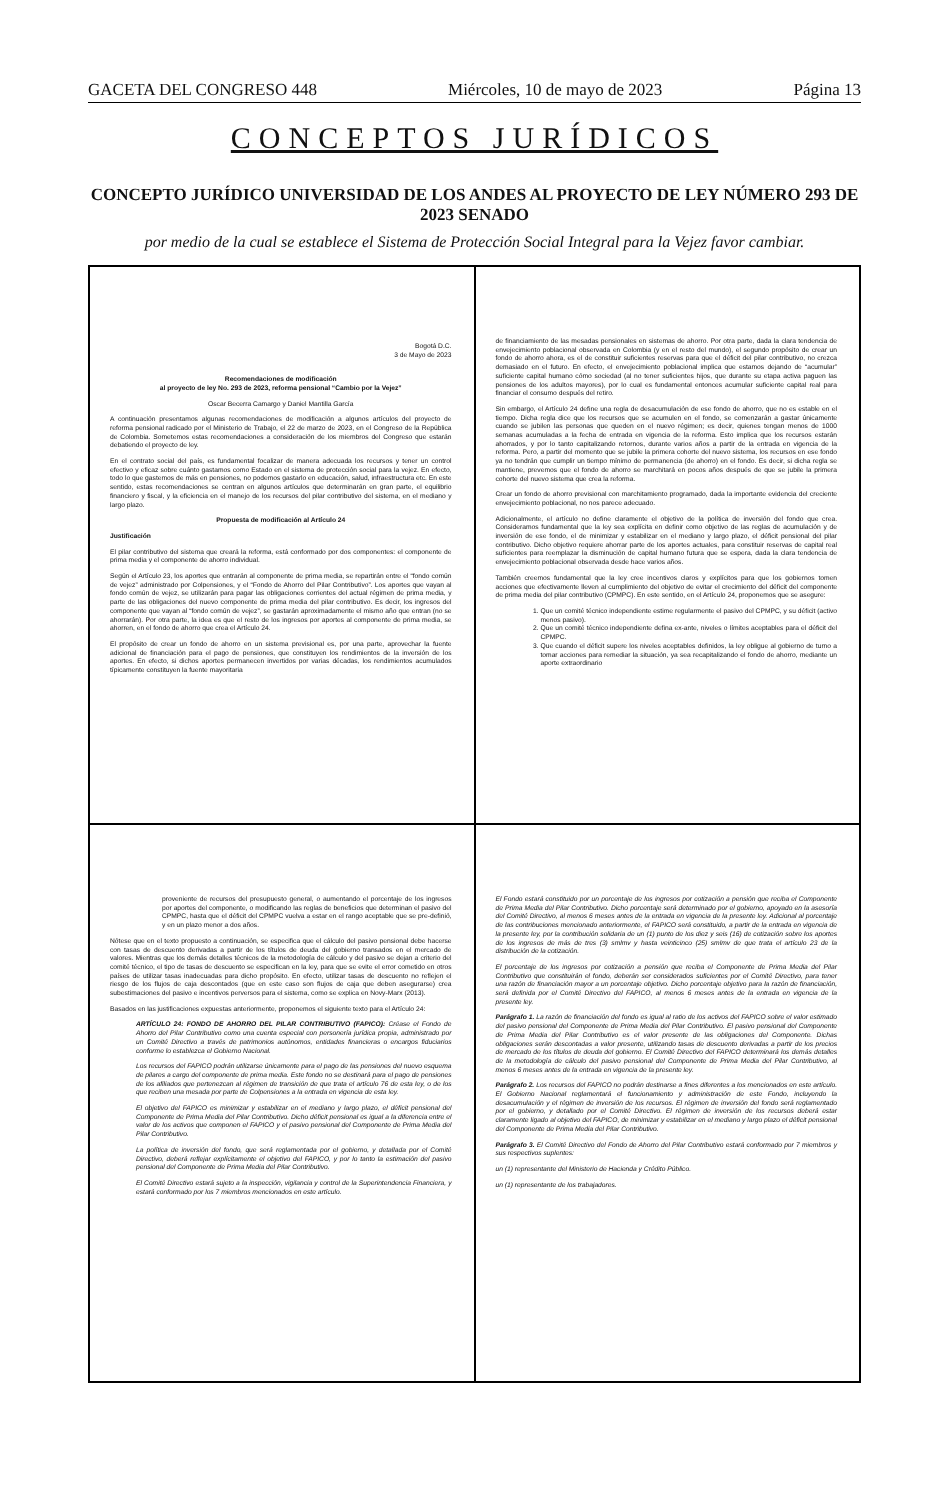GACETA DEL CONGRESO 448 Miércoles, 10 de mayo de 2023 Página 13
CONCEPTOS JURÍDICOS
CONCEPTO JURÍDICO UNIVERSIDAD DE LOS ANDES AL PROYECTO DE LEY NÚMERO 293 DE 2023 SENADO
por medio de la cual se establece el Sistema de Protección Social Integral para la Vejez favor cambiar.
Bogotá D.C.
3 de Mayo de 2023
Recomendaciones de modificación
al proyecto de ley No. 293 de 2023, reforma pensional “Cambio por la Vejez”
Oscar Becerra Camargo y Daniel Mantilla García
A continuación presentamos algunas recomendaciones de modificación a algunos artículos del proyecto de reforma pensional radicado por el Ministerio de Trabajo, el 22 de marzo de 2023, en el Congreso de la República de Colombia. Sometemos estas recomendaciones a consideración de los miembros del Congreso que estarán debatiendo el proyecto de ley.
En el contrato social del país, es fundamental focalizar de manera adecuada los recursos y tener un control efectivo y eficaz sobre cuánto gastamos como Estado en el sistema de protección social para la vejez. En efecto, todo lo que gastemos de más en pensiones, no podemos gastarlo en educación, salud, infraestructura etc. En este sentido, estas recomendaciones se centran en algunos artículos que determinarán en gran parte, el equilibrio financiero y fiscal, y la eficiencia en el manejo de los recursos del pilar contributivo del sistema, en el mediano y largo plazo.
Propuesta de modificación al Artículo 24
Justificación
El pilar contributivo del sistema que creará la reforma, está conformado por dos componentes: el componente de prima media y el componente de ahorro individual.
Según el Artículo 23, los aportes que entrarán al componente de prima media, se repartirán entre el “fondo común de vejez” administrado por Colpensiones, y el “Fondo de Ahorro del Pilar Contributivo”. Los aportes que vayan al fondo común de vejez, se utilizarán para pagar las obligaciones corrientes del actual régimen de prima media, y parte de las obligaciones del nuevo componente de prima media del pilar contributivo. Es decir, los ingresos del componente que vayan al “fondo común de vejez”, se gastarán aproximadamente el mismo año que entran (no se ahorrarán). Por otra parte, la idea es que el resto de los ingresos por aportes al componente de prima media, se ahorren, en el fondo de ahorro que crea el Artículo 24.
El propósito de crear un fondo de ahorro en un sistema previsional es, por una parte, aprovechar la fuente adicional de financiación para el pago de pensiones, que constituyen los rendimientos de la inversión de los aportes. En efecto, si dichos aportes permanecen invertidos por varias décadas, los rendimientos acumulados típicamente constituyen la fuente mayoritaria
de financiamiento de las mesadas pensionales en sistemas de ahorro. Por otra parte, dada la clara tendencia de envejecimiento poblacional observada en Colombia (y en el resto del mundo), el segundo propósito de crear un fondo de ahorro ahora, es el de constituir suficientes reservas para que el déficit del pilar contributivo, no crezca demasiado en el futuro. En efecto, el envejecimiento poblacional implica que estamos dejando de “acumular” suficiente capital humano cómo sociedad (al no tener suficientes hijos, que durante su etapa activa paguen las pensiones de los adultos mayores), por lo cual es fundamental entonces acumular suficiente capital real para financiar el consumo después del retiro.
Sin embargo, el Artículo 24 define una regla de desacumulación de ese fondo de ahorro, que no es estable en el tiempo. Dicha regla dice que los recursos que se acumulen en el fondo, se comenzarán a gastar únicamente cuando se jubilen las personas que queden en el nuevo régimen; es decir, quienes tengan menos de 1000 semanas acumuladas a la fecha de entrada en vigencia de la reforma. Esto implica que los recursos estarán ahorrados, y por lo tanto capitalizando retornos, durante varios años a partir de la entrada en vigencia de la reforma. Pero, a partir del momento que se jubile la primera cohorte del nuevo sistema, los recursos en ese fondo ya no tendrán que cumplir un tiempo mínimo de permanencia (de ahorro) en el fondo. Es decir, si dicha regla se mantiene, prevemos que el fondo de ahorro se marchitará en pocos años después de que se jubile la primera cohorte del nuevo sistema que crea la reforma.
Crear un fondo de ahorro previsional con marchitamiento programado, dada la importante evidencia del creciente envejecimiento poblacional, no nos parece adecuado.
Adicionalmente, el artículo no define claramente el objetivo de la política de inversión del fondo que crea. Consideramos fundamental que la ley sea explícita en definir como objetivo de las reglas de acumulación y de inversión de ese fondo, el de minimizar y estabilizar en el mediano y largo plazo, el déficit pensional del pilar contributivo. Dicho objetivo requiere ahorrar parte de los aportes actuales, para constituir reservas de capital real suficientes para reemplazar la disminución de capital humano futura que se espera, dada la clara tendencia de envejecimiento poblacional observada desde hace varios años.
También creemos fundamental que la ley cree incentivos claros y explícitos para que los gobiernos tomen acciones que efectivamente lleven al cumplimiento del objetivo de evitar el crecimiento del déficit del componente de prima media del pilar contributivo (CPMPC). En este sentido, en el Artículo 24, proponemos que se asegure:
1. Que un comité técnico independiente estime regularmente el pasivo del CPMPC, y su déficit (activo menos pasivo).
2. Que un comité técnico independiente defina ex-ante, niveles o límites aceptables para el déficit del CPMPC.
3. Que cuando el déficit supere los niveles aceptables definidos, la ley obligue al gobierno de turno a tomar acciones para remediar la situación, ya sea recapitalizando el fondo de ahorro, mediante un aporte extraordinario
proveniente de recursos del presupuesto general, o aumentando el porcentaje de los ingresos por aportes del componente, o modificando las reglas de beneficios que determinan el pasivo del CPMPC, hasta que el déficit del CPMPC vuelva a estar en el rango aceptable que se pre-definió, y en un plazo menor a dos años.
Nótese que en el texto propuesto a continuación, se especifica que el cálculo del pasivo pensional debe hacerse con tasas de descuento derivadas a partir de los títulos de deuda del gobierno transados en el mercado de valores. Mientras que los demás detalles técnicos de la metodología de cálculo y del pasivo se dejan a criterio del comité técnico, el tipo de tasas de descuento se especifican en la ley, para que se evite el error cometido en otros países de utilizar tasas inadecuadas para dicho propósito. En efecto, utilizar tasas de descuento no reflejen el riesgo de los flujos de caja descontados (que en este caso son flujos de caja que deben asegurarse) crea subestimaciones del pasivo e incentivos perversos para el sistema, como se explica en Novy-Marx (2013).
Basados en las justificaciones expuestas anteriormente, proponemos el siguiente texto para el Artículo 24:
ARTÍCULO 24: FONDO DE AHORRO DEL PILAR CONTRIBUTIVO (FAPICO): Créase el Fondo de Ahorro del Pilar Contributivo como una cuenta especial con personería jurídica propia, administrado por un Comité Directivo a través de patrimonios autónomos, entidades financieras o encargos fiduciarios conforme lo establezca el Gobierno Nacional.
Los recursos del FAPICO podrán utilizarse únicamente para el pago de las pensiones del nuevo esquema de pilares a cargo del componente de prima media. Este fondo no se destinará para el pago de pensiones de los afiliados que pertenezcan al régimen de transición de que trata el artículo 76 de esta ley, o de los que reciben una mesada por parte de Colpensiones a la entrada en vigencia de esta ley.
El objetivo del FAPICO es minimizar y estabilizar en el mediano y largo plazo, el déficit pensional del Componente de Prima Media del Pilar Contributivo. Dicho déficit pensional es igual a la diferencia entre el valor de los activos que componen el FAPICO y el pasivo pensional del Componente de Prima Media del Pilar Contributivo.
La política de inversión del fondo, que será reglamentada por el gobierno, y detallada por el Comité Directivo, deberá reflejar explícitamente el objetivo del FAPICO, y por lo tanto la estimación del pasivo pensional del Componente de Prima Media del Pilar Contributivo.
El Comité Directivo estará sujeto a la inspección, vigilancia y control de la Superintendencia Financiera, y estará conformado por los 7 miembros mencionados en este artículo.
El Fondo estará constituido por un porcentaje de los ingresos por cotización a pensión que reciba el Componente de Prima Media del Pilar Contributivo. Dicho porcentaje será determinado por el gobierno, apoyado en la asesoría del Comité Directivo, al menos 6 meses antes de la entrada en vigencia de la presente ley. Adicional al porcentaje de las contribuciones mencionado anteriormente, el FAPICO será constituido, a partir de la entrada en vigencia de la presente ley, por la contribución solidaria de un (1) punto de los diez y seis (16) de cotización sobre los aportes de los ingresos de más de tres (3) smlmv y hasta veinticinco (25) smlmv de que trata el artículo 23 de la distribución de la cotización.
El porcentaje de los ingresos por cotización a pensión que reciba el Componente de Prima Media del Pilar Contributivo que constituirán el fondo, deberán ser considerados suficientes por el Comité Directivo, para tener una razón de financiación mayor a un porcentaje objetivo. Dicho porcentaje objetivo para la razón de financiación, será definida por el Comité Directivo del FAPICO, al menos 6 meses antes de la entrada en vigencia de la presente ley.
Parágrafo 1. La razón de financiación del fondo es igual al ratio de los activos del FAPICO sobre el valor estimado del pasivo pensional del Componente de Prima Media del Pilar Contributivo. El pasivo pensional del Componente de Prima Media del Pilar Contributivo es el valor presente de las obligaciones del Componente. Dichas obligaciones serán descontadas a valor presente, utilizando tasas de descuento derivadas a partir de los precios de mercado de los títulos de deuda del gobierno. El Comité Directivo del FAPICO determinará los demás detalles de la metodología de cálculo del pasivo pensional del Componente de Prima Media del Pilar Contributivo, al menos 6 meses antes de la entrada en vigencia de la presente ley.
Parágrafo 2. Los recursos del FAPICO no podrán destinarse a fines diferentes a los mencionados en este artículo. El Gobierno Nacional reglamentará el funcionamiento y administración de este Fondo, incluyendo la desacumulación y el régimen de inversión de los recursos. El régimen de inversión del fondo será reglamentado por el gobierno, y detallado por el Comité Directivo. El régimen de inversión de los recursos deberá estar claramente ligado al objetivo del FAPICO, de minimizar y estabilizar en el mediano y largo plazo el déficit pensional del Componente de Prima Media del Pilar Contributivo.
Parágrafo 3. El Comité Directivo del Fondo de Ahorro del Pilar Contributivo estará conformado por 7 miembros y sus respectivos suplentes:
un (1) representante del Ministerio de Hacienda y Crédito Público.
un (1) representante de los trabajadores.